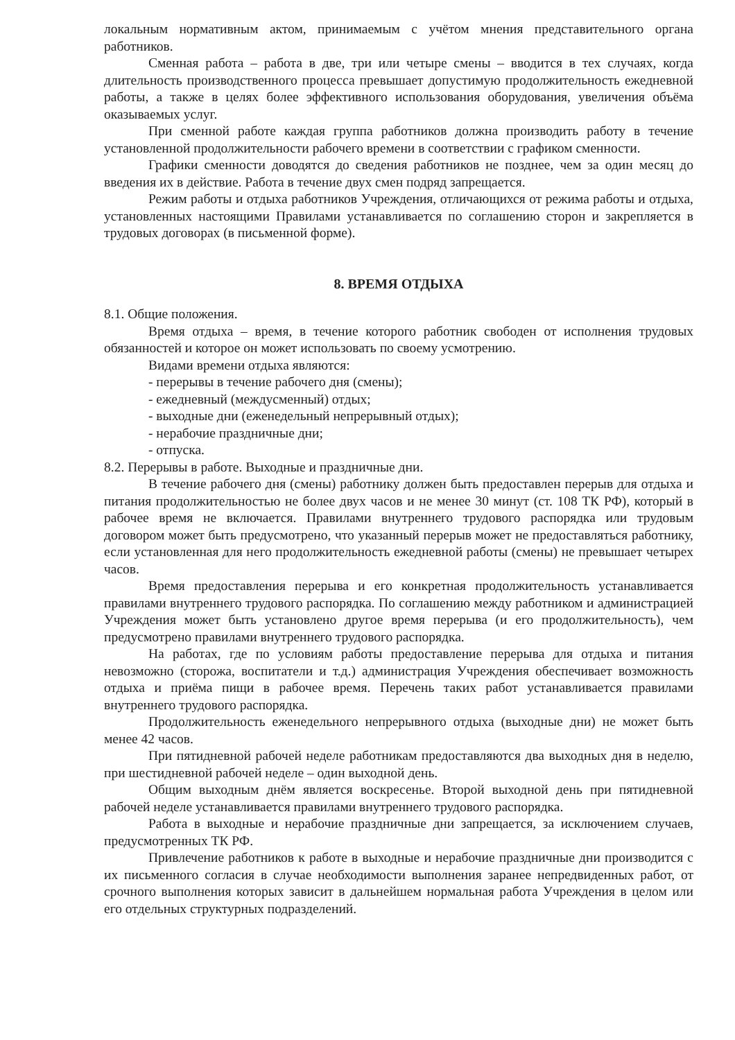локальным нормативным актом, принимаемым с учётом мнения представительного органа работников.
Сменная работа – работа в две, три или четыре смены – вводится в тех случаях, когда длительность производственного процесса превышает допустимую продолжительность ежедневной работы, а также в целях более эффективного использования оборудования, увеличения объёма оказываемых услуг.
При сменной работе каждая группа работников должна производить работу в течение установленной продолжительности рабочего времени в соответствии с графиком сменности.
Графики сменности доводятся до сведения работников не позднее, чем за один месяц до введения их в действие. Работа в течение двух смен подряд запрещается.
Режим работы и отдыха работников Учреждения, отличающихся от режима работы и отдыха, установленных настоящими Правилами устанавливается по соглашению сторон и закрепляется в трудовых договорах (в письменной форме).
8. ВРЕМЯ ОТДЫХА
8.1. Общие положения.
Время отдыха – время, в течение которого работник свободен от исполнения трудовых обязанностей и которое он может использовать по своему усмотрению.
Видами времени отдыха являются:
- перерывы в течение рабочего дня (смены);
- ежедневный (междусменный) отдых;
- выходные дни (еженедельный непрерывный отдых);
- нерабочие праздничные дни;
- отпуска.
8.2. Перерывы в работе. Выходные и праздничные дни.
В течение рабочего дня (смены) работнику должен быть предоставлен перерыв для отдыха и питания продолжительностью не более двух часов и не менее 30 минут (ст. 108 ТК РФ), который в рабочее время не включается. Правилами внутреннего трудового распорядка или трудовым договором может быть предусмотрено, что указанный перерыв может не предоставляться работнику, если установленная для него продолжительность ежедневной работы (смены) не превышает четырех часов.
Время предоставления перерыва и его конкретная продолжительность устанавливается правилами внутреннего трудового распорядка. По соглашению между работником и администрацией Учреждения может быть установлено другое время перерыва (и его продолжительность), чем предусмотрено правилами внутреннего трудового распорядка.
На работах, где по условиям работы предоставление перерыва для отдыха и питания невозможно (сторожа, воспитатели и т.д.) администрация Учреждения обеспечивает возможность отдыха и приёма пищи в рабочее время. Перечень таких работ устанавливается правилами внутреннего трудового распорядка.
Продолжительность еженедельного непрерывного отдыха (выходные дни) не может быть менее 42 часов.
При пятидневной рабочей неделе работникам предоставляются два выходных дня в неделю, при шестидневной рабочей неделе – один выходной день.
Общим выходным днём является воскресенье. Второй выходной день при пятидневной рабочей неделе устанавливается правилами внутреннего трудового распорядка.
Работа в выходные и нерабочие праздничные дни запрещается, за исключением случаев, предусмотренных ТК РФ.
Привлечение работников к работе в выходные и нерабочие праздничные дни производится с их письменного согласия в случае необходимости выполнения заранее непредвиденных работ, от срочного выполнения которых зависит в дальнейшем нормальная работа Учреждения в целом или его отдельных структурных подразделений.